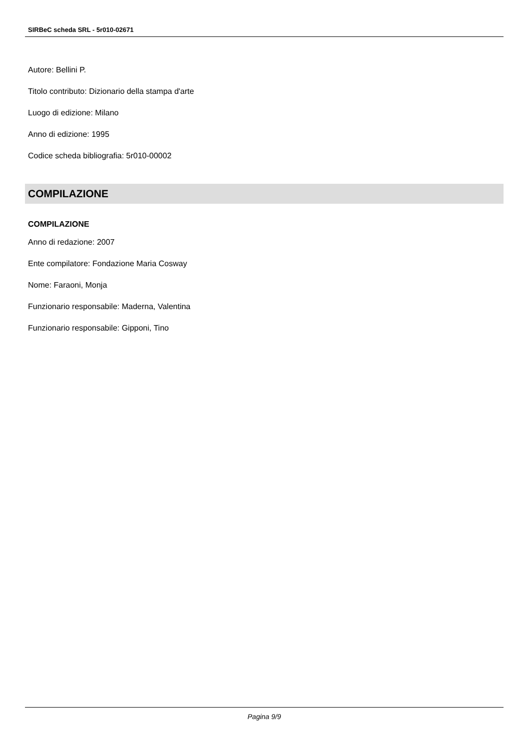SIRBeC scheda SRL - 5r010-02671
Autore: Bellini P.
Titolo contributo: Dizionario della stampa d'arte
Luogo di edizione: Milano
Anno di edizione: 1995
Codice scheda bibliografia: 5r010-00002
COMPILAZIONE
COMPILAZIONE
Anno di redazione: 2007
Ente compilatore: Fondazione Maria Cosway
Nome: Faraoni, Monja
Funzionario responsabile: Maderna, Valentina
Funzionario responsabile: Gipponi, Tino
Pagina 9/9